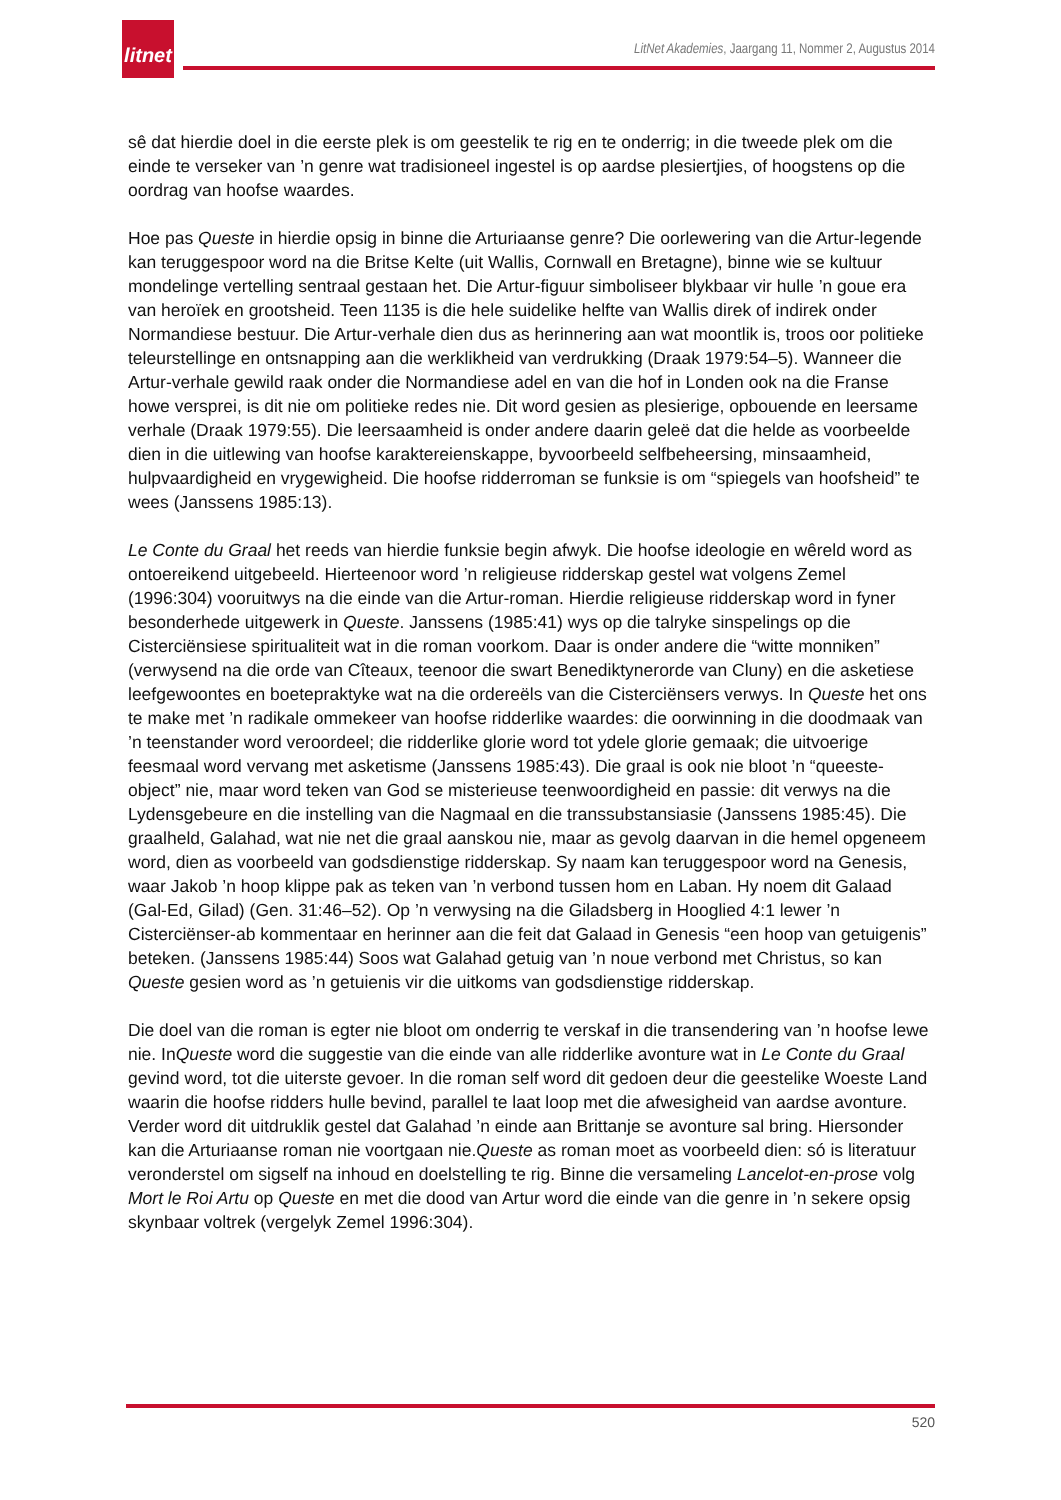litnet
LitNet Akademies, Jaargang 11, Nommer 2, Augustus 2014
sê dat hierdie doel in die eerste plek is om geestelik te rig en te onderrig; in die tweede plek om die einde te verseker van ’n genre wat tradisioneel ingestel is op aardse plesiertjies, of hoogstens op die oordrag van hoofse waardes.
Hoe pas Queste in hierdie opsig in binne die Arturiaanse genre? Die oorlewering van die Artur-legende kan teruggespoor word na die Britse Kelte (uit Wallis, Cornwall en Bretagne), binne wie se kultuur mondelinge vertelling sentraal gestaan het. Die Artur-figuur simboliseer blykbaar vir hulle ’n goue era van heroïek en grootsheid. Teen 1135 is die hele suidelike helfte van Wallis direk of indirek onder Normandiese bestuur. Die Artur-verhale dien dus as herinnering aan wat moontlik is, troos oor politieke teleurstellinge en ontsnapping aan die werklikheid van verdrukking (Draak 1979:54–5). Wanneer die Artur-verhale gewild raak onder die Normandiese adel en van die hof in Londen ook na die Franse howe versprei, is dit nie om politieke redes nie. Dit word gesien as plesierige, opbouende en leersame verhale (Draak 1979:55). Die leersaamheid is onder andere daarin geleë dat die helde as voorbeelde dien in die uitlewing van hoofse karaktereienskappe, byvoorbeeld selfbeheersing, minsaamheid, hulpvaardigheid en vrygewigheid. Die hoofse ridderroman se funksie is om “spiegels van hoofsheid” te wees (Janssens 1985:13).
Le Conte du Graal het reeds van hierdie funksie begin afwyk. Die hoofse ideologie en wêreld word as ontoereikend uitgebeeld. Hierteenoor word ’n religieuse ridderskap gestel wat volgens Zemel (1996:304) vooruitwys na die einde van die Artur-roman. Hierdie religieuse ridderskap word in fyner besonderhede uitgewerk in Queste. Janssens (1985:41) wys op die talryke sinspelings op die Cisterciënsiese spiritualiteit wat in die roman voorkom. Daar is onder andere die “witte monniken” (verwysend na die orde van Cîteaux, teenoor die swart Benediktynerorde van Cluny) en die asketiese leefgewoontes en boetepraktyke wat na die ordereëls van die Cisterciënsers verwys. In Queste het ons te make met ’n radikale ommekeer van hoofse ridderlike waardes: die oorwinning in die doodmaak van ’n teenstander word veroordeel; die ridderlike glorie word tot ydele glorie gemaak; die uitvoerige feesmaal word vervang met asketisme (Janssens 1985:43). Die graal is ook nie bloot ’n “queeste-object” nie, maar word teken van God se misterieuse teenwoordigheid en passie: dit verwys na die Lydensgebeure en die instelling van die Nagmaal en die transsubstansiasie (Janssens 1985:45). Die graalheld, Galahad, wat nie net die graal aanskou nie, maar as gevolg daarvan in die hemel opgeneem word, dien as voorbeeld van godsdienstige ridderskap. Sy naam kan teruggespoor word na Genesis, waar Jakob ’n hoop klippe pak as teken van ’n verbond tussen hom en Laban. Hy noem dit Galaad (Gal-Ed, Gilad) (Gen. 31:46–52). Op ’n verwysing na die Giladsberg in Hooglied 4:1 lewer ’n Cisterciënser-ab kommentaar en herinner aan die feit dat Galaad in Genesis “een hoop van getuigenis” beteken. (Janssens 1985:44) Soos wat Galahad getuig van ’n noue verbond met Christus, so kan Queste gesien word as ’n getuienis vir die uitkoms van godsdienstige ridderskap.
Die doel van die roman is egter nie bloot om onderrig te verskaf in die transendering van ’n hoofse lewe nie. InQueste word die suggestie van die einde van alle ridderlike avonture wat in Le Conte du Graal gevind word, tot die uiterste gevoer. In die roman self word dit gedoen deur die geestelike Woeste Land waarin die hoofse ridders hulle bevind, parallel te laat loop met die afwesigheid van aardse avonture. Verder word dit uitdruklik gestel dat Galahad ’n einde aan Brittanje se avonture sal bring. Hiersonder kan die Arturiaanse roman nie voortgaan nie.Queste as roman moet as voorbeeld dien: só is literatuur veronderstel om sigself na inhoud en doelstelling te rig. Binne die versameling Lancelot-en-prose volg Mort le Roi Artu op Queste en met die dood van Artur word die einde van die genre in ’n sekere opsig skynbaar voltrek (vergelyk Zemel 1996:304).
520